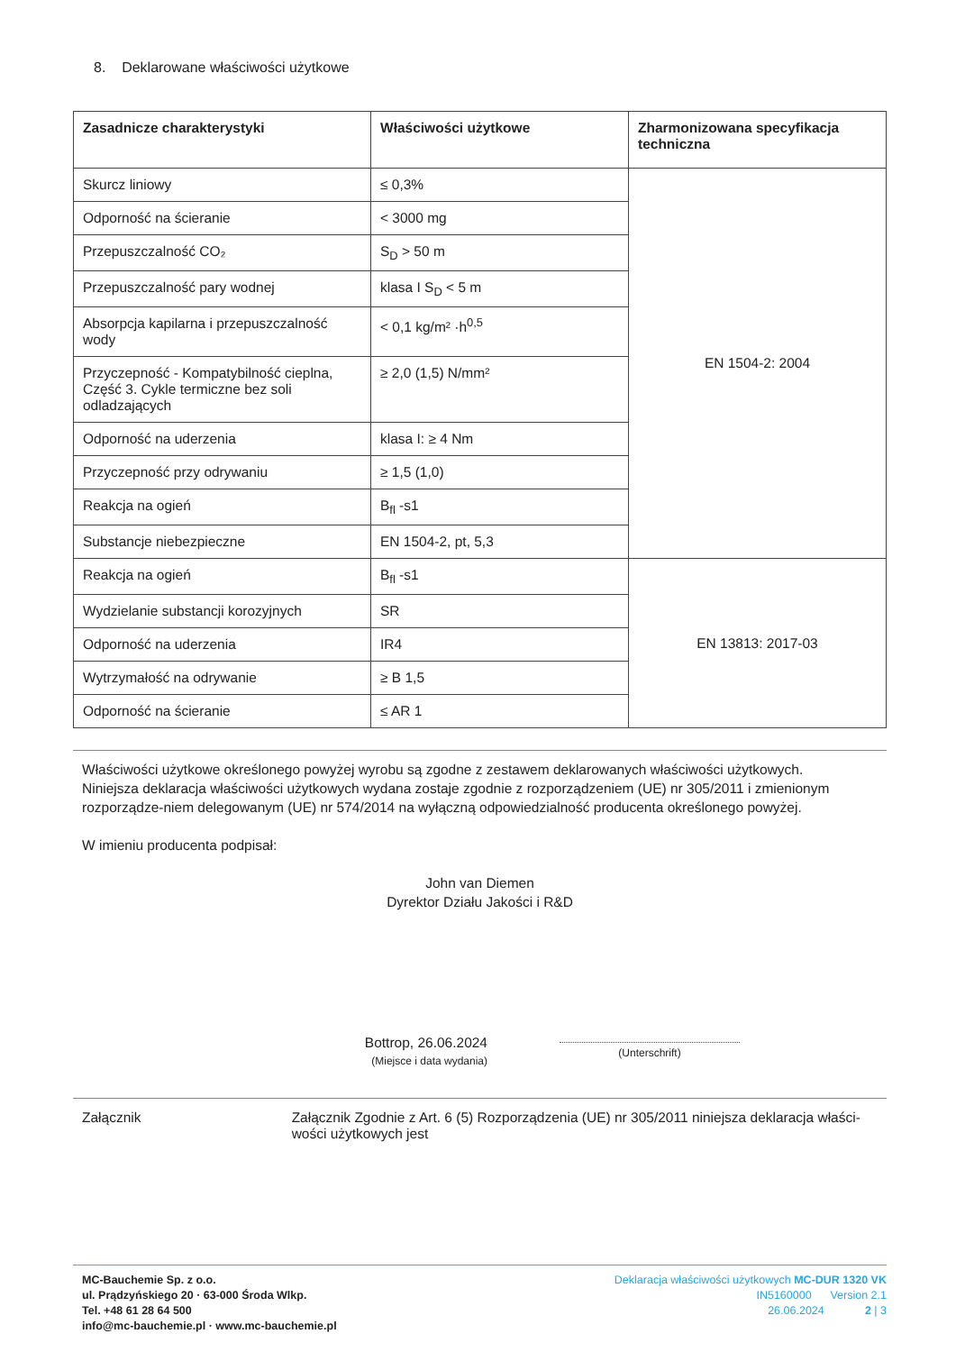8. Deklarowane właściwości użytkowe
| Zasadnicze charakterystyki | Właściwości użytkowe | Zharmonizowana specyfikacja techniczna |
| --- | --- | --- |
| Skurcz liniowy | ≤ 0,3% | EN 1504-2: 2004 |
| Odporność na ścieranie | < 3000 mg | |
| Przepuszczalność CO₂ | S<sub>D</sub> > 50 m | |
| Przepuszczalność pary wodnej | klasa I S<sub>D</sub> < 5 m | |
| Absorpcja kapilarna i przepuszczalność wody | < 0,1 kg/m² ·h<sup>0,5</sup> | |
| Przyczepność - Kompatybilność cieplna, Część 3. Cykle termiczne bez soli odladzających | ≥ 2,0 (1,5) N/mm² | |
| Odporność na uderzenia | klasa I: ≥ 4 Nm | |
| Przyczepność przy odrywaniu | ≥ 1,5 (1,0) | |
| Reakcja na ogień | B<sub>fl</sub> -s1 | |
| Substancje niebezpieczne | EN 1504-2, pt, 5,3 | |
| Reakcja na ogień | B<sub>fl</sub> -s1 | EN 13813: 2017-03 |
| Wydzielanie substancji korozyjnych | SR | |
| Odporność na uderzenia | IR4 | |
| Wytrzymałość na odrywanie | ≥ B 1,5 | |
| Odporność na ścieranie | ≤ AR 1 | |
Właściwości użytkowe określonego powyżej wyrobu są zgodne z zestawem deklarowanych właściwości użytkowych.
Niniejsza deklaracja właściwości użytkowych wydana zostaje zgodnie z rozporządzeniem (UE) nr 305/2011 i zmienionym rozporządze-niem delegowanym (UE) nr 574/2014 na wyłączną odpowiedzialność producenta określonego powyżej.
W imieniu producenta podpisał:
John van Diemen
Dyrektor Działu Jakości i R&D
Bottrop, 26.06.2024
(Miejsce i data wydania)
(Unterschrift)
Załącznik Załącznik Zgodnie z Art. 6 (5) Rozporządzenia (UE) nr 305/2011 niniejsza deklaracja właści-wości użytkowych jest
MC-Bauchemie Sp. z o.o.
ul. Prądzyńskiego 20 · 63-000 Środa Wlkp.
Tel. +48 61 28 64 500
info@mc-bauchemie.pl · www.mc-bauchemie.pl
Deklaracja właściwości użytkowych MC-DUR 1320 VK
IN5160000 Version 2.1
26.06.2024 2 | 3